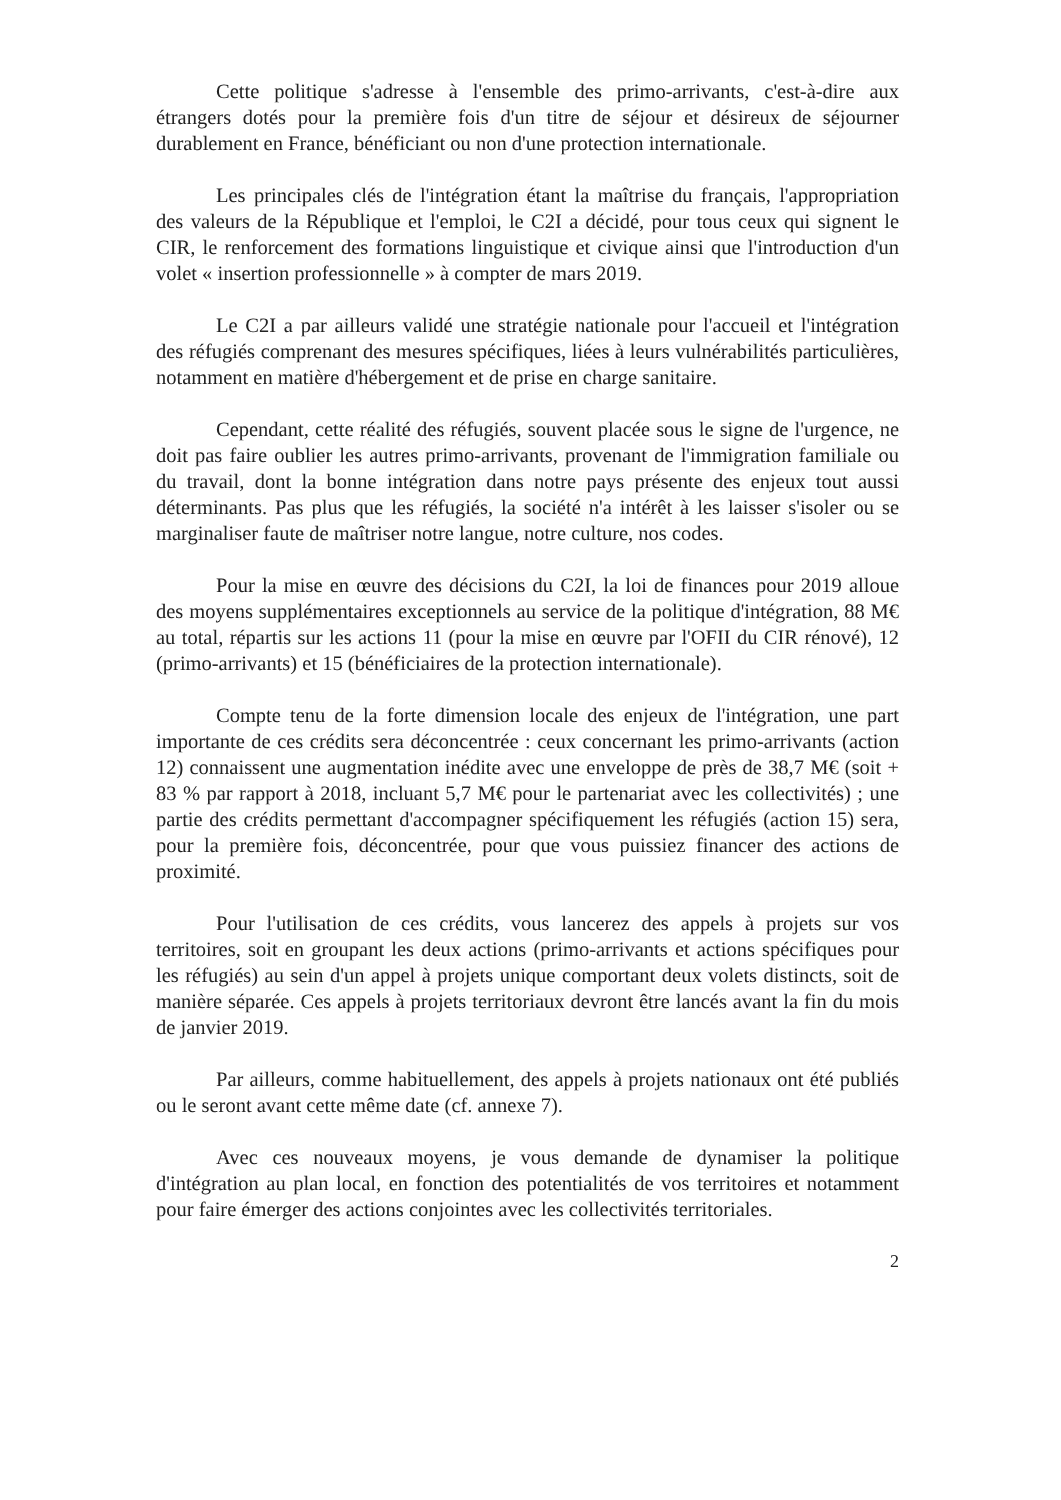Cette politique s'adresse à l'ensemble des primo-arrivants, c'est-à-dire aux étrangers dotés pour la première fois d'un titre de séjour et désireux de séjourner durablement en France, bénéficiant ou non d'une protection internationale.
Les principales clés de l'intégration étant la maîtrise du français, l'appropriation des valeurs de la République et l'emploi, le C2I a décidé, pour tous ceux qui signent le CIR, le renforcement des formations linguistique et civique ainsi que l'introduction d'un volet « insertion professionnelle » à compter de mars 2019.
Le C2I a par ailleurs validé une stratégie nationale pour l'accueil et l'intégration des réfugiés comprenant des mesures spécifiques, liées à leurs vulnérabilités particulières, notamment en matière d'hébergement et de prise en charge sanitaire.
Cependant, cette réalité des réfugiés, souvent placée sous le signe de l'urgence, ne doit pas faire oublier les autres primo-arrivants, provenant de l'immigration familiale ou du travail, dont la bonne intégration dans notre pays présente des enjeux tout aussi déterminants. Pas plus que les réfugiés, la société n'a intérêt à les laisser s'isoler ou se marginaliser faute de maîtriser notre langue, notre culture, nos codes.
Pour la mise en œuvre des décisions du C2I, la loi de finances pour 2019 alloue des moyens supplémentaires exceptionnels au service de la politique d'intégration, 88 M€ au total, répartis sur les actions 11 (pour la mise en œuvre par l'OFII du CIR rénové), 12 (primo-arrivants) et 15 (bénéficiaires de la protection internationale).
Compte tenu de la forte dimension locale des enjeux de l'intégration, une part importante de ces crédits sera déconcentrée : ceux concernant les primo-arrivants (action 12) connaissent une augmentation inédite avec une enveloppe de près de 38,7 M€ (soit + 83 % par rapport à 2018, incluant 5,7 M€ pour le partenariat avec les collectivités) ; une partie des crédits permettant d'accompagner spécifiquement les réfugiés (action 15) sera, pour la première fois, déconcentrée, pour que vous puissiez financer des actions de proximité.
Pour l'utilisation de ces crédits, vous lancerez des appels à projets sur vos territoires, soit en groupant les deux actions (primo-arrivants et actions spécifiques pour les réfugiés) au sein d'un appel à projets unique comportant deux volets distincts, soit de manière séparée. Ces appels à projets territoriaux devront être lancés avant la fin du mois de janvier 2019.
Par ailleurs, comme habituellement, des appels à projets nationaux ont été publiés ou le seront avant cette même date (cf. annexe 7).
Avec ces nouveaux moyens, je vous demande de dynamiser la politique d'intégration au plan local, en fonction des potentialités de vos territoires et notamment pour faire émerger des actions conjointes avec les collectivités territoriales.
2